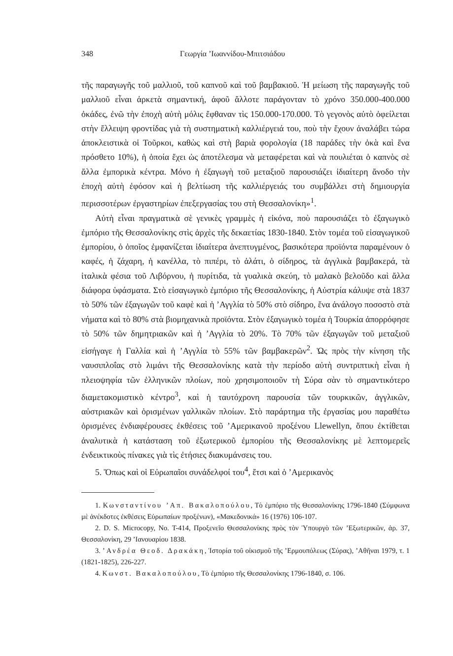348 Γεωργία ’Ιωαννίδου-Μπιτσιάδου
τῆς παραγωγῆς τοῦ μαλλιοῦ, τοῦ καπνοῦ καὶ τοῦ βαμβακιοῦ. Ἡ μείωση τῆς παραγωγῆς τοῦ μαλλιοῦ εἶναι ἀρκετὰ σημαντική, ἀφοῦ ἄλλοτε παράγονταν τὸ χρόνο 350.000-400.000 ὀκάδες, ἐνῶ τὴν ἐποχὴ αὐτὴ μόλις ἔφθαναν τὶς 150.000-170.000. Τὸ γεγονὸς αὐτὸ ὀφείλεται στὴν ἔλλειψη φροντίδας γιὰ τὴ συστηματικὴ καλλιέργειά του, ποὺ τὴν ἔχουν ἀναλάβει τώρα ἀποκλειστικὰ οἱ Τοῦρκοι, καθὼς καὶ στὴ βαριὰ φορολογία (18 παράδες τὴν ὀκὰ καὶ ἕνα πρόσθετο 10%), ἡ ὁποία ἔχει ὡς ἀποτέλεσμα νὰ μεταφέρεται καὶ νὰ πουλιέται ὁ καπνὸς σὲ ἄλλα ἐμπορικὰ κέντρα. Μόνο ἡ ἐξαγωγὴ τοῦ μεταξιοῦ παρουσιάζει ἰδιαίτερη ἄνοδο τὴν ἐποχὴ αὐτὴ ἐφόσον καὶ ἡ βελτίωση τῆς καλλιέργειάς του συμβάλλει στὴ δημιουργία περισσοτέρων ἐργαστηρίων ἐπεξεργασίας του στὴ Θεσσαλονίκη»<sup>1</sup>.
Αὐτὴ εἶναι πραγματικὰ σὲ γενικὲς γραμμὲς ἡ εἰκόνα, ποὺ παρουσιάζει τὸ ἐξαγωγικὸ ἐμπόριο τῆς Θεσσαλονίκης στὶς ἀρχὲς τῆς δεκαετίας 1830-1840. Στὸν τομέα τοῦ εἰσαγωγικοῦ ἐμπορίου, ὁ ὁποῖος ἐμφανίζεται ἰδιαίτερα ἀνεπτυγμένος, βασικότερα προϊόντα παραμένουν ὁ καφές, ἡ ζάχαρη, ἡ κανέλλα, τὸ πιπέρι, τὸ ἁλάτι, ὁ σίδηρος, τὰ ἀγγλικὰ βαμβακερά, τὰ ἰταλικὰ φέσια τοῦ Λιβόρνου, ἡ πυρίτιδα, τὰ γυαλικὰ σκεύη, τὸ μαλακὸ βελοῦδο καὶ ἄλλα διάφορα ὑφάσματα. Στὸ εἰσαγωγικὸ ἐμπόριο τῆς Θεσσαλονίκης, ἡ Αὐστρία κάλυψε στὰ 1837 τὸ 50% τῶν ἐξαγωγῶν τοῦ καφὲ καὶ ἡ ’Αγγλία τὸ 50% στὸ σίδηρο, ἕνα ἀνάλογο ποσοστὸ στὰ νήματα καὶ τὸ 80% στὰ βιομηχανικὰ προϊόντα. Στὸν ἐξαγωγικὸ τομέα ἡ Τουρκία ἀπορρόφησε τὸ 50% τῶν δημητριακῶν καὶ ἡ ’Αγγλία τὸ 20%. Τὸ 70% τῶν ἐξαγωγῶν τοῦ μεταξιοῦ εἰσήγαγε ἡ Γαλλία καὶ ἡ ’Αγγλία τὸ 55% τῶν βαμβακερῶν<sup>2</sup>. Ὡς πρὸς τὴν κίνηση τῆς ναυσιπλοΐας στὸ λιμάνι τῆς Θεσσαλονίκης κατὰ τὴν περίοδο αὐτὴ συντριπτικὴ εἶναι ἡ πλειοψηφία τῶν ἑλληνικῶν πλοίων, ποὺ χρησιμοποιοῦν τὴ Σύρα σὰν τὸ σημαντικότερο διαμετακομιστικὸ κέντρο<sup>3</sup>, καὶ ἡ ταυτόχρονη παρουσία τῶν τουρκικῶν, ἀγγλικῶν, αὐστριακῶν καὶ ὁρισμένων γαλλικῶν πλοίων. Στὸ παράρτημα τῆς ἐργασίας μου παραθέτω ὁρισμένες ἐνδιαφέρουσες ἐκθέσεις τοῦ ’Αμερικανοῦ προξένου Llewellyn, ὅπου ἐκτίθεται ἀναλυτικὰ ἡ κατάσταση τοῦ ἐξωτερικοῦ ἐμπορίου τῆς Θεσσαλονίκης μὲ λεπτομερεῖς ἐνδεικτικοὺς πίνακες γιὰ τὶς ἐτήσιες διακυμάνσεις του.
5. Ὅπως καὶ οἱ Εὐρωπαῖοι συνάδελφοί του<sup>4</sup>, ἔτσι καὶ ὁ ’Αμερικανὸς
1. Κωνσταντίνου ’Απ. Βακαλοπούλου, Τὸ ἐμπόριο τῆς Θεσσαλονίκης 1796-1840 (Σύμφωνα μὲ ἀνέκδοτες ἐκθέσεις Εὐρωπαίων προξένων), «Μακεδονικά» 16 (1976) 106-107.
2. D. S. Microcopy, No. T-414, Προξενεῖο Θεσσαλονίκης πρὸς τὸν Ὑπουργὸ τῶν ’Εξωτερικῶν, ἀρ. 37, Θεσσαλονίκη, 29 ’Ιανουαρίου 1838.
3. ’Ανδρέα Θεοδ. Δρακάκη, Ἱστορία τοῦ οἰκισμοῦ τῆς ’Ερμουπόλεως (Σύρας), ’Αθῆναι 1979, τ. 1 (1821-1825), 226-227.
4. Κωνστ. Βακαλοπούλου, Τὸ ἐμπόριο τῆς Θεσσαλονίκης 1796-1840, σ. 106.